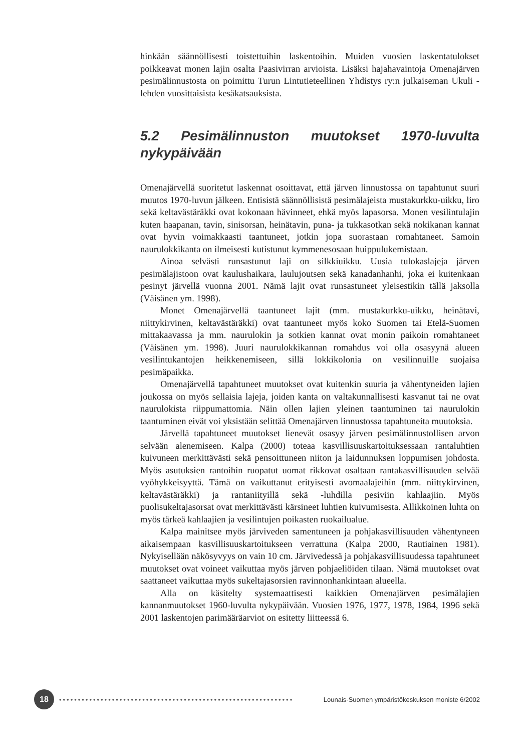hinkään säännöllisesti toistettuihin laskentoihin. Muiden vuosien laskentatulokset poikkeavat monen lajin osalta Paasivirran arvioista. Lisäksi hajahavaintoja Omenajärven pesimälinnustosta on poimittu Turun Lintutieteellinen Yhdistys ry:n julkaiseman Ukuli -lehden vuosittaisista kesäkatsauksista.
5.2 Pesimälinnuston muutokset 1970-luvulta nykypäivään
Omenajärvellä suoritetut laskennat osoittavat, että järven linnustossa on tapahtunut suuri muutos 1970-luvun jälkeen. Entisistä säännöllisistä pesimälajeista mustakurkku-uikku, liro sekä keltavästäräkki ovat kokonaan hävinneet, ehkä myös lapasorsa. Monen vesilintulajin kuten haapanan, tavin, sinisorsan, heinätavin, puna- ja tukkasotkan sekä nokikanan kannat ovat hyvin voimakkaasti taantuneet, jotkin jopa suorastaan romahtaneet. Samoin naurulokkikanta on ilmeisesti kutistunut kymmenesosaan huippulukemistaan.
Ainoa selvästi runsastunut laji on silkkiuikku. Uusia tulokaslajeja järven pesimälajistoon ovat kaulushaikara, laulujoutsen sekä kanadanhanhi, joka ei kuitenkaan pesinyt järvellä vuonna 2001. Nämä lajit ovat runsastuneet yleisestikin tällä jaksolla (Väisänen ym. 1998).
Monet Omenajärvellä taantuneet lajit (mm. mustakurkku-uikku, heinätavi, niittykirvinen, keltavästäräkki) ovat taantuneet myös koko Suomen tai Etelä-Suomen mittakaavassa ja mm. naurulokin ja sotkien kannat ovat monin paikoin romahtaneet (Väisänen ym. 1998). Juuri naurulokkikannan romahdus voi olla osasyynä alueen vesilintukantojen heikkenemiseen, sillä lokkikolonia on vesilinnuille suojaisa pesimäpaikka.
Omenajärvellä tapahtuneet muutokset ovat kuitenkin suuria ja vähentyneiden lajien joukossa on myös sellaisia lajeja, joiden kanta on valtakunnallisesti kasvanut tai ne ovat naurulokista riippumattomia. Näin ollen lajien yleinen taantuminen tai naurulokin taantuminen eivät voi yksistään selittää Omenajärven linnustossa tapahtuneita muutoksia.
Järvellä tapahtuneet muutokset lienevät osasyy järven pesimälinnustollisen arvon selvään alenemiseen. Kalpa (2000) toteaa kasvillisuuskartoituksessaan rantaluhtien kuivuneen merkittävästi sekä pensoittuneen niiton ja laidunnuksen loppumisen johdosta. Myös asutuksien rantoihin ruopatut uomat rikkovat osaltaan rantakasvillisuuden selvää vyöhykkeisyyttä. Tämä on vaikuttanut erityisesti avomaalajeihin (mm. niittykirvinen, keltavästäräkki) ja rantaniityillä sekä -luhdilla pesiviin kahlaajiin. Myös puolisukeltajasorsat ovat merkittävästi kärsineet luhtien kuivumisesta. Allikkoinen luhta on myös tärkeä kahlaajien ja vesilintujen poikasten ruokailualue.
Kalpa mainitsee myös järviveden samentuneen ja pohjakasvillisuuden vähentyneen aikaisempaan kasvillisuuskartoitukseen verrattuna (Kalpa 2000, Rautiainen 1981). Nykyisellään näkösyvyys on vain 10 cm. Järvivedessä ja pohjakasvillisuudessa tapahtuneet muutokset ovat voineet vaikuttaa myös järven pohjaeliöiden tilaan. Nämä muutokset ovat saattaneet vaikuttaa myös sukeltajasorsien ravinnonhankintaan alueella.
Alla on käsitelty systemaattisesti kaikkien Omenajärven pesimälajien kannanmuutokset 1960-luvulta nykypäivään. Vuosien 1976, 1977, 1978, 1984, 1996 sekä 2001 laskentojen parimääräarviot on esitetty liitteessä 6.
18
••••••••••••••••••••••••••••••••••••••••••••••••••••••••••••••
Lounais-Suomen ympäristökeskuksen moniste 6/2002